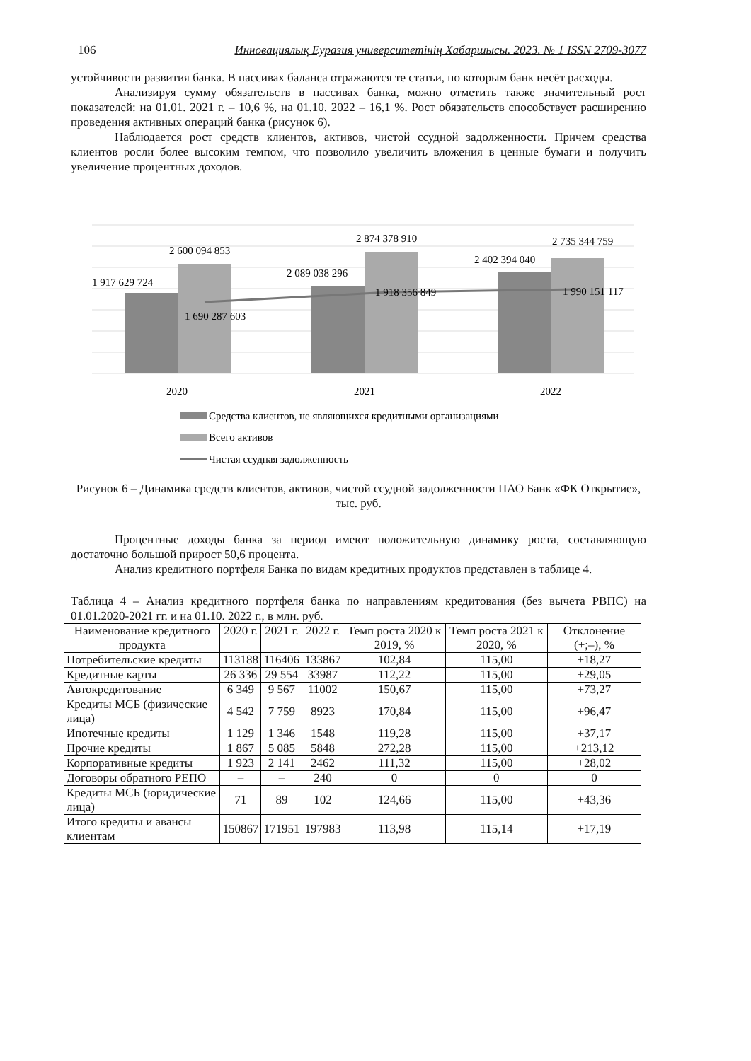106 Инновациялық Еуразия университетінің Хабаршысы. 2023. № 1 ISSN 2709-3077
устойчивости развития банка. В пассивах баланса отражаются те статьи, по которым банк несёт расходы.
Анализируя сумму обязательств в пассивах банка, можно отметить также значительный рост показателей: на 01.01. 2021 г. – 10,6 %, на 01.10. 2022 – 16,1 %. Рост обязательств способствует расширению проведения активных операций банка (рисунок 6).
Наблюдается рост средств клиентов, активов, чистой ссудной задолженности. Причем средства клиентов росли более высоким темпом, что позволило увеличить вложения в ценные бумаги и получить увеличение процентных доходов.
1 917 629 724
2 600 094 853
1 690 287 603
2 089 038 296
2 874 378 910
1 918 356 849
2 402 394 040
2 735 344 759
1 990 151 117
2020
2021
2022
Средства клиентов, не являющихся кредитными организациями
Всего активов
Чистая ссудная задолженность
Рисунок 6 – Динамика средств клиентов, активов, чистой ссудной задолженности ПАО Банк «ФК Открытие», тыс. руб.
Процентные доходы банка за период имеют положительную динамику роста, составляющую достаточно большой прирост 50,6 процента.
Анализ кредитного портфеля Банка по видам кредитных продуктов представлен в таблице 4.
Таблица 4 – Анализ кредитного портфеля банка по направлениям кредитования (без вычета РВПС) на 01.01.2020-2021 гг. и на 01.10. 2022 г., в млн. руб.
| Наименование кредитного продукта | 2020 г. | 2021 г. | 2022 г. | Темп роста 2020 к 2019, % | Темп роста 2021 к 2020, % | Отклонение (+;–), % |
| --- | --- | --- | --- | --- | --- | --- |
| Потребительские кредиты | 113188 | 116406 | 133867 | 102,84 | 115,00 | +18,27 |
| Кредитные карты | 26 336 | 29 554 | 33987 | 112,22 | 115,00 | +29,05 |
| Автокредитование | 6 349 | 9 567 | 11002 | 150,67 | 115,00 | +73,27 |
| Кредиты МСБ (физические лица) | 4 542 | 7 759 | 8923 | 170,84 | 115,00 | +96,47 |
| Ипотечные кредиты | 1 129 | 1 346 | 1548 | 119,28 | 115,00 | +37,17 |
| Прочие кредиты | 1 867 | 5 085 | 5848 | 272,28 | 115,00 | +213,12 |
| Корпоративные кредиты | 1 923 | 2 141 | 2462 | 111,32 | 115,00 | +28,02 |
| Договоры обратного РЕПО | – | – | 240 | 0 | 0 | 0 |
| Кредиты МСБ (юридические лица) | 71 | 89 | 102 | 124,66 | 115,00 | +43,36 |
| Итого кредиты и авансы клиентам | 150867 | 171951 | 197983 | 113,98 | 115,14 | +17,19 |